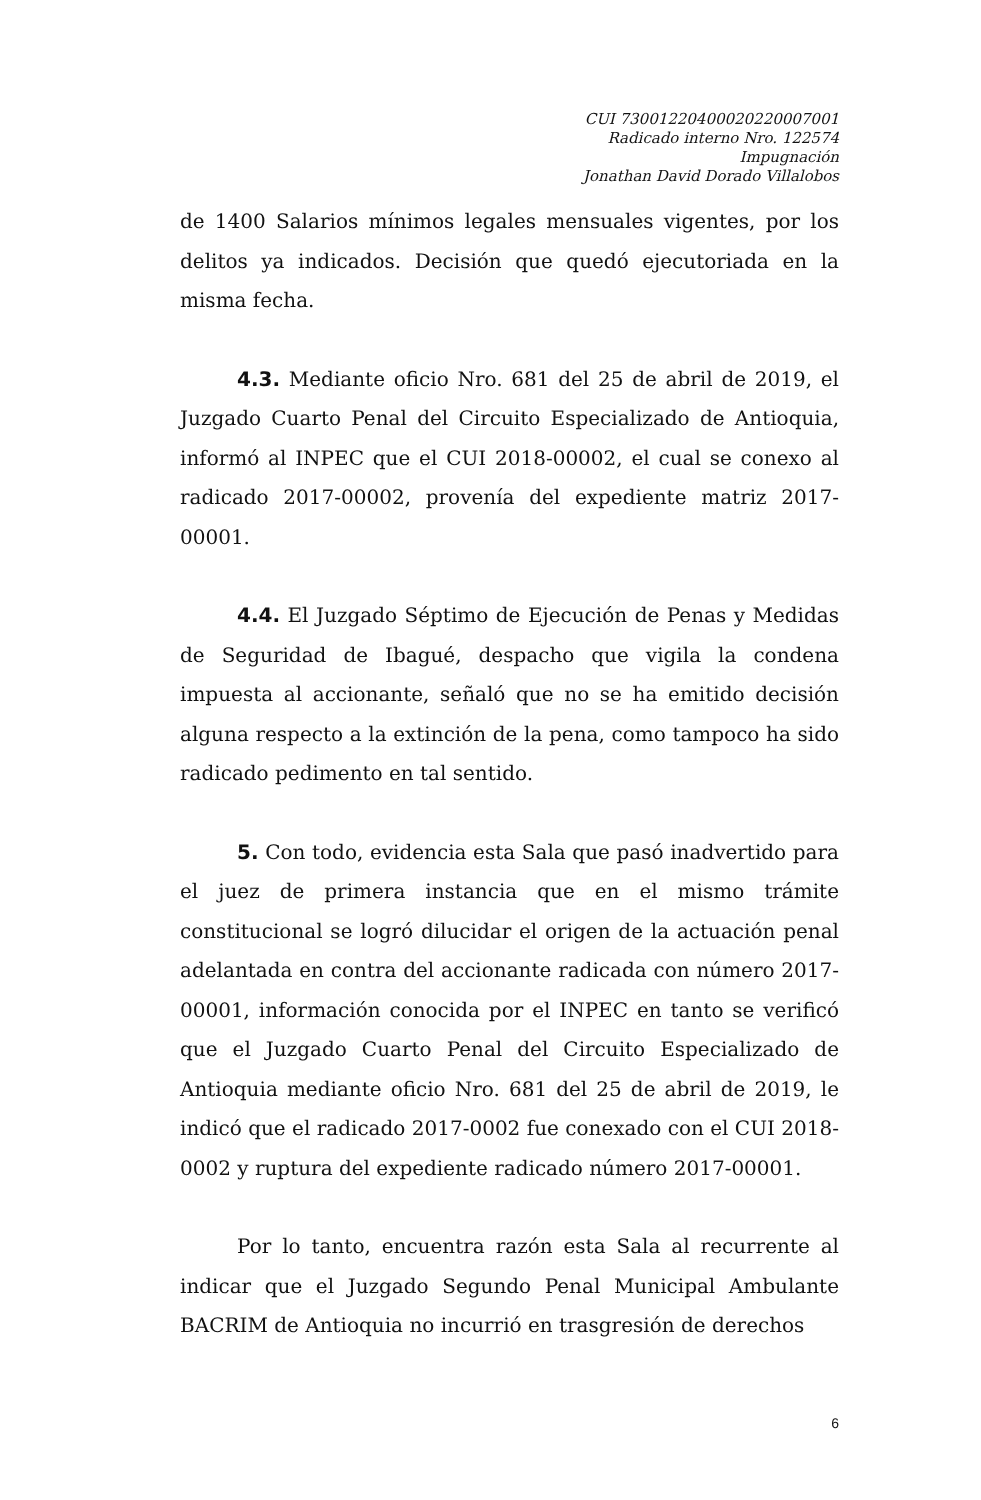CUI 73001220400020220007001
Radicado interno Nro. 122574
Impugnación
Jonathan David Dorado Villalobos
de 1400 Salarios mínimos legales mensuales vigentes, por los delitos ya indicados. Decisión que quedó ejecutoriada en la misma fecha.
4.3. Mediante oficio Nro. 681 del 25 de abril de 2019, el Juzgado Cuarto Penal del Circuito Especializado de Antioquia, informó al INPEC que el CUI 2018-00002, el cual se conexo al radicado 2017-00002, provenía del expediente matriz 2017-00001.
4.4. El Juzgado Séptimo de Ejecución de Penas y Medidas de Seguridad de Ibagué, despacho que vigila la condena impuesta al accionante, señaló que no se ha emitido decisión alguna respecto a la extinción de la pena, como tampoco ha sido radicado pedimento en tal sentido.
5. Con todo, evidencia esta Sala que pasó inadvertido para el juez de primera instancia que en el mismo trámite constitucional se logró dilucidar el origen de la actuación penal adelantada en contra del accionante radicada con número 2017-00001, información conocida por el INPEC en tanto se verificó que el Juzgado Cuarto Penal del Circuito Especializado de Antioquia mediante oficio Nro. 681 del 25 de abril de 2019, le indicó que el radicado 2017-0002 fue conexado con el CUI 2018-0002 y ruptura del expediente radicado número 2017-00001.
Por lo tanto, encuentra razón esta Sala al recurrente al indicar que el Juzgado Segundo Penal Municipal Ambulante BACRIM de Antioquia no incurrió en trasgresión de derechos
6